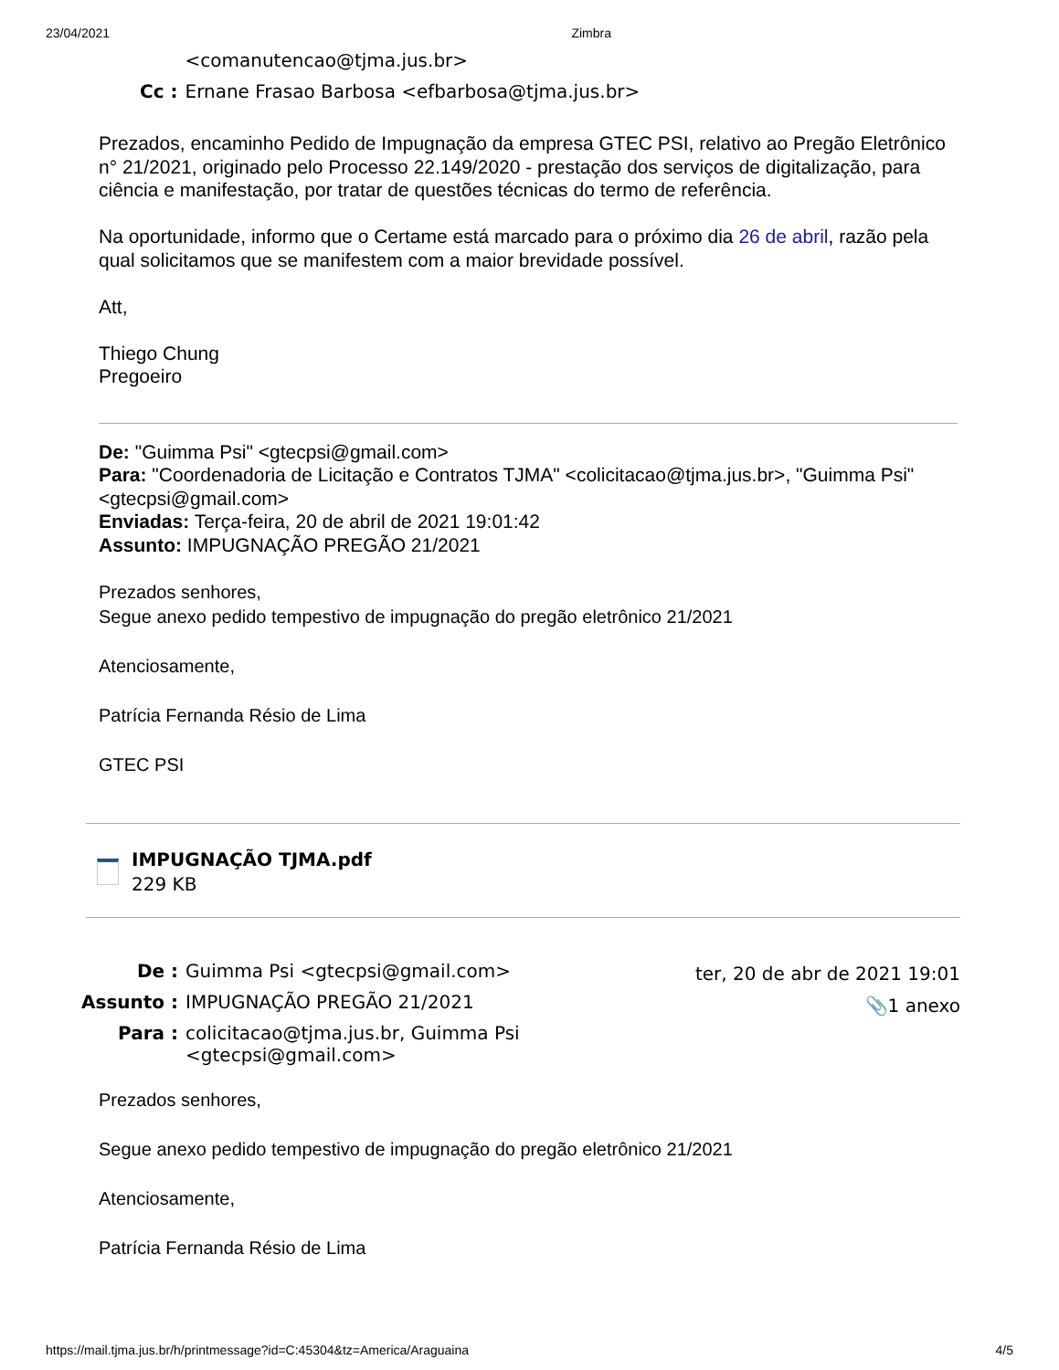23/04/2021 Zimbra
| | <comanutencao@tjma.jus.br> |
| Cc : | Ernane Frasao Barbosa <efbarbosa@tjma.jus.br> |
Prezados, encaminho Pedido de Impugnação da empresa GTEC PSI, relativo ao Pregão Eletrônico n° 21/2021, originado pelo Processo 22.149/2020 - prestação dos serviços de digitalização, para ciência e manifestação, por tratar de questões técnicas do termo de referência.
Na oportunidade, informo que o Certame está marcado para o próximo dia 26 de abril, razão pela qual solicitamos que se manifestem com a maior brevidade possível.
Att,
Thiego Chung
Pregoeiro
De: "Guimma Psi" <gtecpsi@gmail.com>
Para: "Coordenadoria de Licitação e Contratos TJMA" <colicitacao@tjma.jus.br>, "Guimma Psi" <gtecpsi@gmail.com>
Enviadas: Terça-feira, 20 de abril de 2021 19:01:42
Assunto: IMPUGNAÇÃO PREGÃO 21/2021
Prezados senhores,
Segue anexo pedido tempestivo de impugnação do pregão eletrônico 21/2021
Atenciosamente,
Patrícia Fernanda Résio de Lima
GTEC PSI
IMPUGNAÇÃO TJMA.pdf
229 KB
| De : | Guimma Psi <gtecpsi@gmail.com> |
| Assunto : | IMPUGNAÇÃO PREGÃO 21/2021 |
| Para : | colicitacao@tjma.jus.br, Guimma Psi <gtecpsi@gmail.com> |
ter, 20 de abr de 2021 19:01
📎1 anexo
Prezados senhores,
Segue anexo pedido tempestivo de impugnação do pregão eletrônico 21/2021
Atenciosamente,
Patrícia Fernanda Résio de Lima
https://mail.tjma.jus.br/h/printmessage?id=C:45304&tz=America/Araguaina 4/5